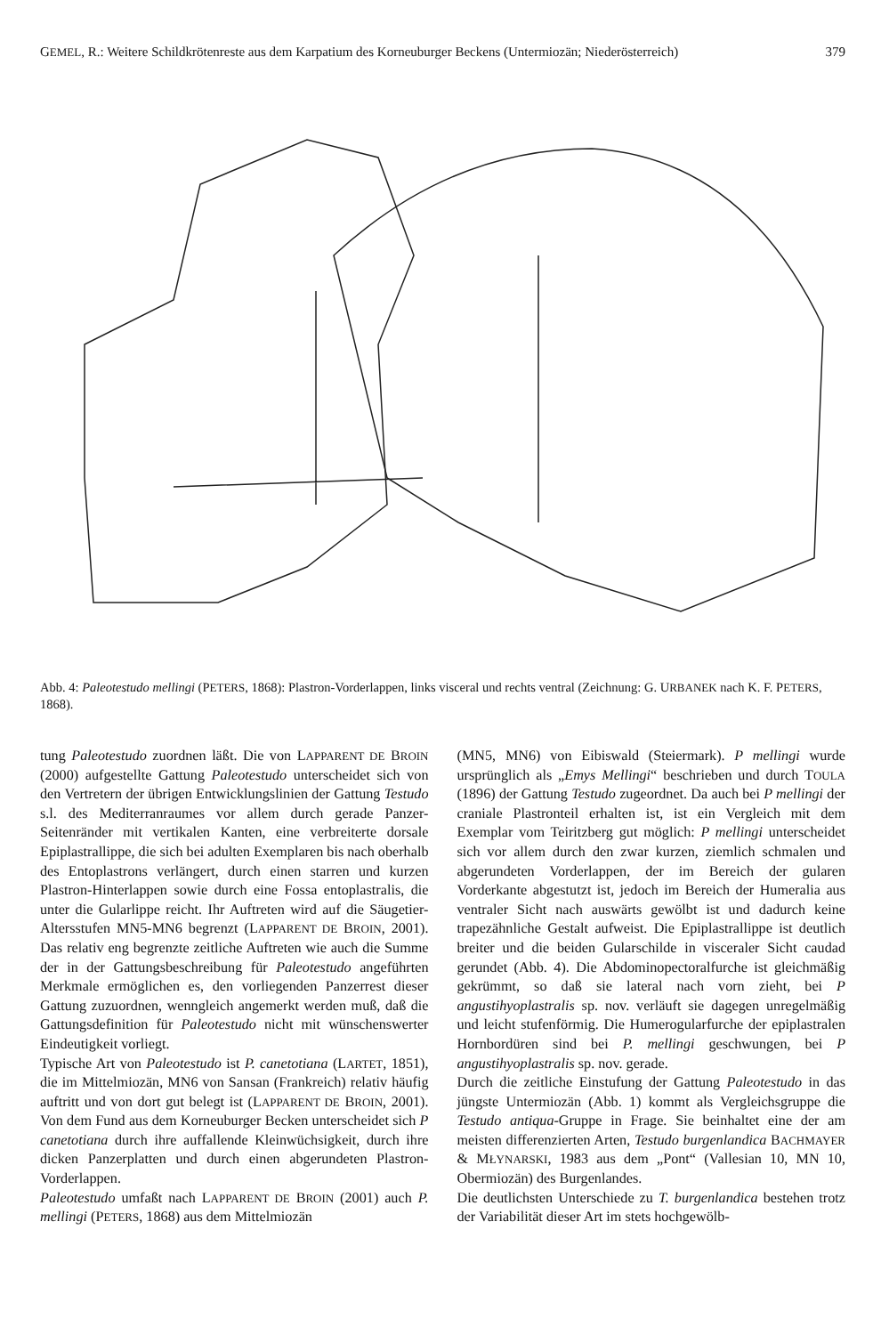GEMEL, R.: Weitere Schildkrötenreste aus dem Karpatium des Korneuburger Beckens (Untermiozän; Niederösterreich) 379
Abb. 4: Paleotestudo mellingi (PETERS, 1868): Plastron-Vorderlappen, links visceral und rechts ventral (Zeichnung: G. URBANEK nach K. F. PETERS, 1868).
tung Paleotestudo zuordnen läßt. Die von LAPPARENT DE BROIN (2000) aufgestellte Gattung Paleotestudo unterscheidet sich von den Vertretern der übrigen Entwicklungslinien der Gattung Testudo s.l. des Mediterranraumes vor allem durch gerade Panzer-Seitenränder mit vertikalen Kanten, eine verbreiterte dorsale Epiplastrallippe, die sich bei adulten Exemplaren bis nach oberhalb des Entoplastrons verlängert, durch einen starren und kurzen Plastron-Hinterlappen sowie durch eine Fossa entoplastralis, die unter die Gularlippe reicht. Ihr Auftreten wird auf die Säugetier-Altersstufen MN5-MN6 begrenzt (LAPPARENT DE BROIN, 2001). Das relativ eng begrenzte zeitliche Auftreten wie auch die Summe der in der Gattungsbeschreibung für Paleotestudo angeführten Merkmale ermöglichen es, den vorliegenden Panzerrest dieser Gattung zuzuordnen, wenngleich angemerkt werden muß, daß die Gattungsdefinition für Paleotestudo nicht mit wünschenswerter Eindeutigkeit vorliegt.
Typische Art von Paleotestudo ist P. canetotiana (LARTET, 1851), die im Mittelmiozän, MN6 von Sansan (Frankreich) relativ häufig auftritt und von dort gut belegt ist (LAPPARENT DE BROIN, 2001). Von dem Fund aus dem Korneuburger Becken unterscheidet sich P canetotiana durch ihre auffallende Kleinwüchsigkeit, durch ihre dicken Panzerplatten und durch einen abgerundeten Plastron-Vorderlappen.
Paleotestudo umfaßt nach LAPPARENT DE BROIN (2001) auch P. mellingi (PETERS, 1868) aus dem Mittelmiozän
(MN5, MN6) von Eibiswald (Steiermark). P mellingi wurde ursprünglich als „Emys Mellingi“ beschrieben und durch TOULA (1896) der Gattung Testudo zugeordnet. Da auch bei P mellingi der craniale Plastronteil erhalten ist, ist ein Vergleich mit dem Exemplar vom Teiritzberg gut möglich: P mellingi unterscheidet sich vor allem durch den zwar kurzen, ziemlich schmalen und abgerundeten Vorderlappen, der im Bereich der gularen Vorderkante abgestutzt ist, jedoch im Bereich der Humeralia aus ventraler Sicht nach auswärts gewölbt ist und dadurch keine trapezähnliche Gestalt aufweist. Die Epiplastrallippe ist deutlich breiter und die beiden Gularschilde in visceraler Sicht caudad gerundet (Abb. 4). Die Abdominopectoralfurche ist gleichmäßig gekrümmt, so daß sie lateral nach vorn zieht, bei P angustihyoplastralis sp. nov. verläuft sie dagegen unregelmäßig und leicht stufenförmig. Die Humerogularfurche der epiplastralen Hornbordüren sind bei P. mellingi geschwungen, bei P angustihyoplastralis sp. nov. gerade.
Durch die zeitliche Einstufung der Gattung Paleotestudo in das jüngste Untermiozän (Abb. 1) kommt als Vergleichsgruppe die Testudo antiqua-Gruppe in Frage. Sie beinhaltet eine der am meisten differenzierten Arten, Testudo burgenlandica BACHMAYER & MŁYNARSKI, 1983 aus dem „Pont“ (Vallesian 10, MN 10, Obermiozän) des Burgenlandes.
Die deutlichsten Unterschiede zu T. burgenlandica bestehen trotz der Variabilität dieser Art im stets hochgewölb-